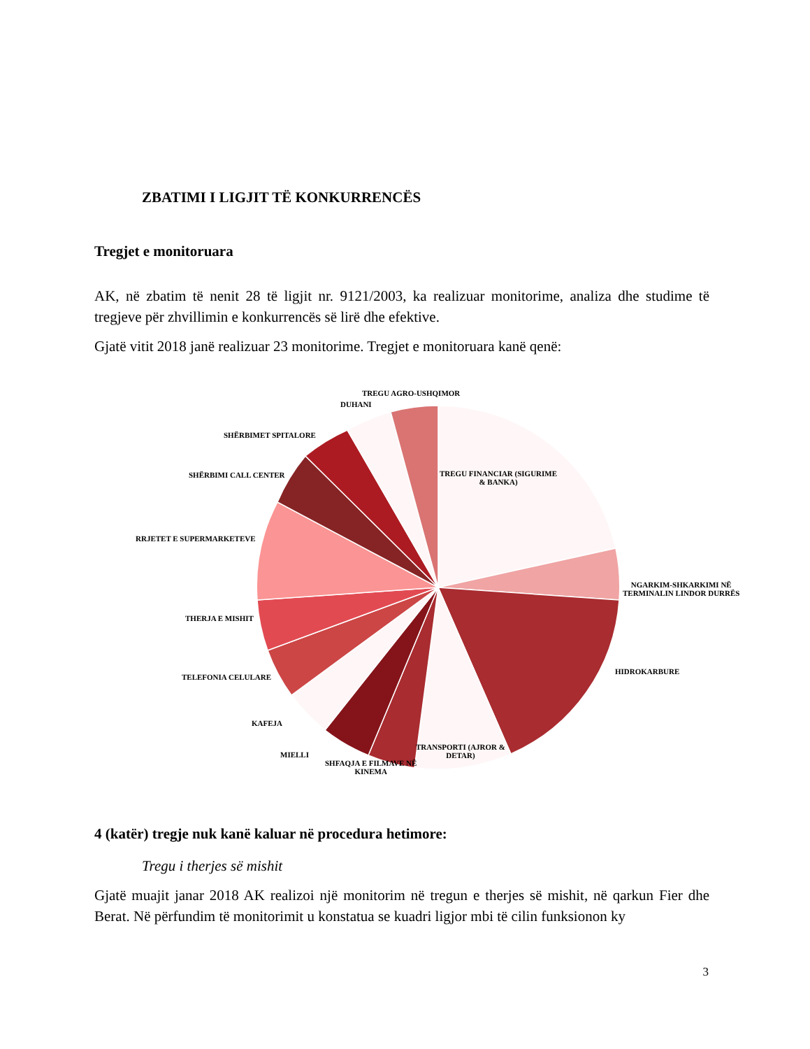ZBATIMI I LIGJIT TË KONKURRENCËS
Tregjet e monitoruara
AK, në zbatim të nenit 28 të ligjit nr. 9121/2003, ka realizuar monitorime, analiza dhe studime të tregjeve për zhvillimin e konkurrencës së lirë dhe efektive.
Gjatë vitit 2018 janë realizuar 23 monitorime. Tregjet e monitoruara kanë qenë:
TREGU AGRO-USHQIMOR
DUHANI
SHËRBIMET SPITALORE
SHËRBIMI CALL CENTER
TREGU FINANCIAR (SIGURIME
& BANKA)
RRJETET E SUPERMARKETEVE
NGARKIM-SHKARKIMI NË
TERMINALIN LINDOR DURRËS
THERJA E MISHIT
TELEFONIA CELULARE
HIDROKARBURE
KAFEJA
MIELLI
TRANSPORTI (AJROR &
DETAR)
SHFAQJA E FILMAVE NË
KINEMA
4 (katër) tregje nuk kanë kaluar në procedura hetimore:
Tregu i therjes së mishit
Gjatë muajit janar 2018 AK realizoi një monitorim në tregun e therjes së mishit, në qarkun Fier dhe Berat. Në përfundim të monitorimit u konstatua se kuadri ligjor mbi të cilin funksionon ky
3